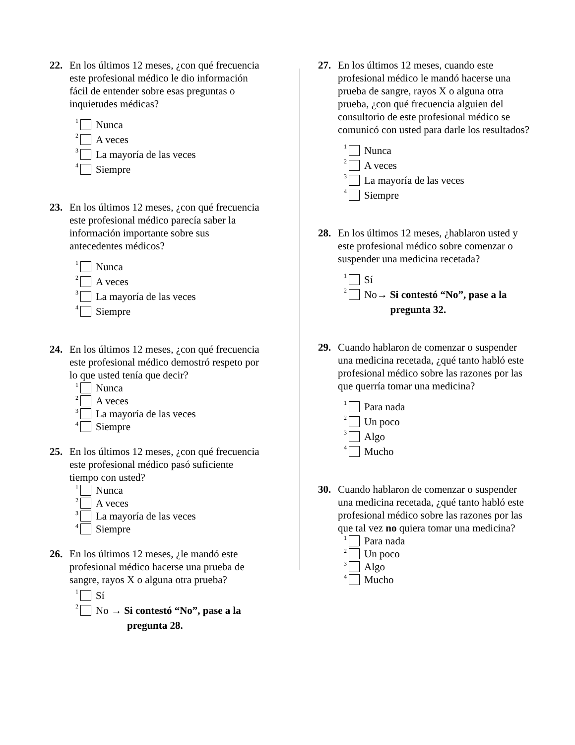22. En los últimos 12 meses, ¿con qué frecuencia este profesional médico le dio información fácil de entender sobre esas preguntas o inquietudes médicas?
<sup>1</sup> Nunca
<sup>2</sup> A veces
<sup>3</sup> La mayoría de las veces
<sup>4</sup> Siempre
23. En los últimos 12 meses, ¿con qué frecuencia este profesional médico parecía saber la información importante sobre sus antecedentes médicos?
<sup>1</sup> Nunca
<sup>2</sup> A veces
<sup>3</sup> La mayoría de las veces
<sup>4</sup> Siempre
24. En los últimos 12 meses, ¿con qué frecuencia este profesional médico demostró respeto por lo que usted tenía que decir?
<sup>1</sup> Nunca
<sup>2</sup> A veces
<sup>3</sup> La mayoría de las veces
<sup>4</sup> Siempre
25. En los últimos 12 meses, ¿con qué frecuencia este profesional médico pasó suficiente tiempo con usted?
<sup>1</sup> Nunca
<sup>2</sup> A veces
<sup>3</sup> La mayoría de las veces
<sup>4</sup> Siempre
26. En los últimos 12 meses, ¿le mandó este profesional médico hacerse una prueba de sangre, rayos X o alguna otra prueba?
<sup>1</sup> Sí
<sup>2</sup> No → Si contestó “No”, pase a la
pregunta 28.
27. En los últimos 12 meses, cuando este profesional médico le mandó hacerse una prueba de sangre, rayos X o alguna otra prueba, ¿con qué frecuencia alguien del consultorio de este profesional médico se comunicó con usted para darle los resultados?
<sup>1</sup> Nunca
<sup>2</sup> A veces
<sup>3</sup> La mayoría de las veces
<sup>4</sup> Siempre
28. En los últimos 12 meses, ¿hablaron usted y este profesional médico sobre comenzar o suspender una medicina recetada?
<sup>1</sup> Sí
<sup>2</sup> No→ Si contestó “No”, pase a la
pregunta 32.
29. Cuando hablaron de comenzar o suspender una medicina recetada, ¿qué tanto habló este profesional médico sobre las razones por las que querría tomar una medicina?
<sup>1</sup> Para nada
<sup>2</sup> Un poco
<sup>3</sup> Algo
<sup>4</sup> Mucho
30. Cuando hablaron de comenzar o suspender una medicina recetada, ¿qué tanto habló este profesional médico sobre las razones por las que tal vez no quiera tomar una medicina?
<sup>1</sup> Para nada
<sup>2</sup> Un poco
<sup>3</sup> Algo
<sup>4</sup> Mucho